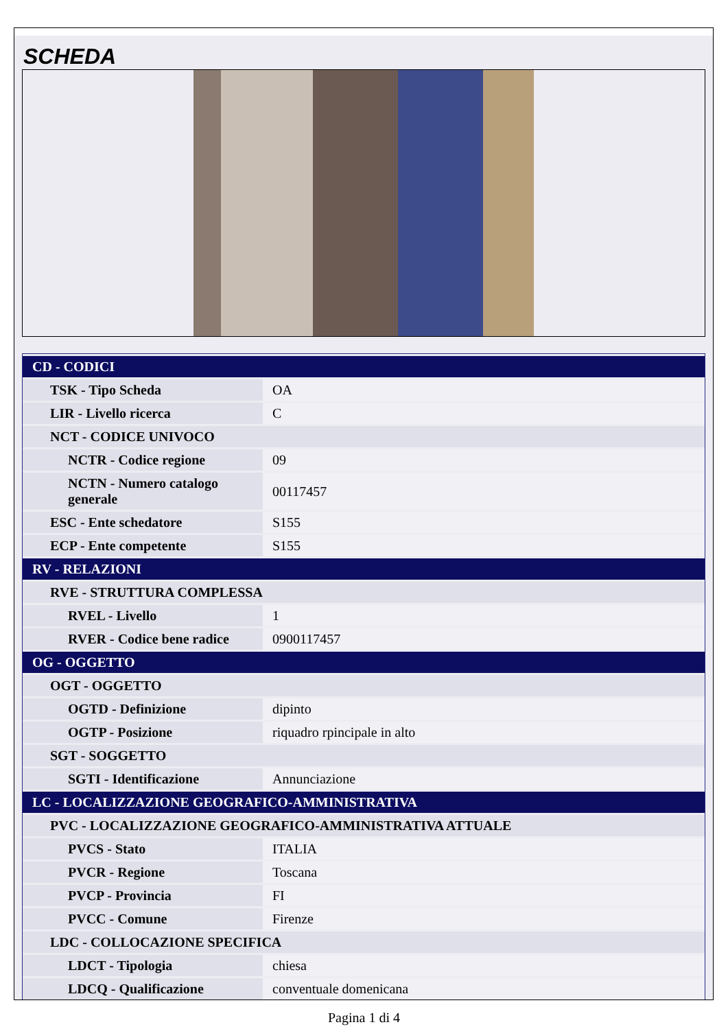SCHEDA
| CD - CODICI | |
| TSK - Tipo Scheda | OA |
| LIR - Livello ricerca | C |
| NCT - CODICE UNIVOCO | |
| NCTR - Codice regione | 09 |
| NCTN - Numero catalogo generale | 00117457 |
| ESC - Ente schedatore | S155 |
| ECP - Ente competente | S155 |
| RV - RELAZIONI | |
| RVE - STRUTTURA COMPLESSA | |
| RVEL - Livello | 1 |
| RVER - Codice bene radice | 0900117457 |
| OG - OGGETTO | |
| OGT - OGGETTO | |
| OGTD - Definizione | dipinto |
| OGTP - Posizione | riquadro rpincipale in alto |
| SGT - SOGGETTO | |
| SGTI - Identificazione | Annunciazione |
| LC - LOCALIZZAZIONE GEOGRAFICO-AMMINISTRATIVA | |
| PVC - LOCALIZZAZIONE GEOGRAFICO-AMMINISTRATIVA ATTUALE | |
| PVCS - Stato | ITALIA |
| PVCR - Regione | Toscana |
| PVCP - Provincia | FI |
| PVCC - Comune | Firenze |
| LDC - COLLOCAZIONE SPECIFICA | |
| LDCT - Tipologia | chiesa |
| LDCQ - Qualificazione | conventuale domenicana |
Pagina 1 di 4